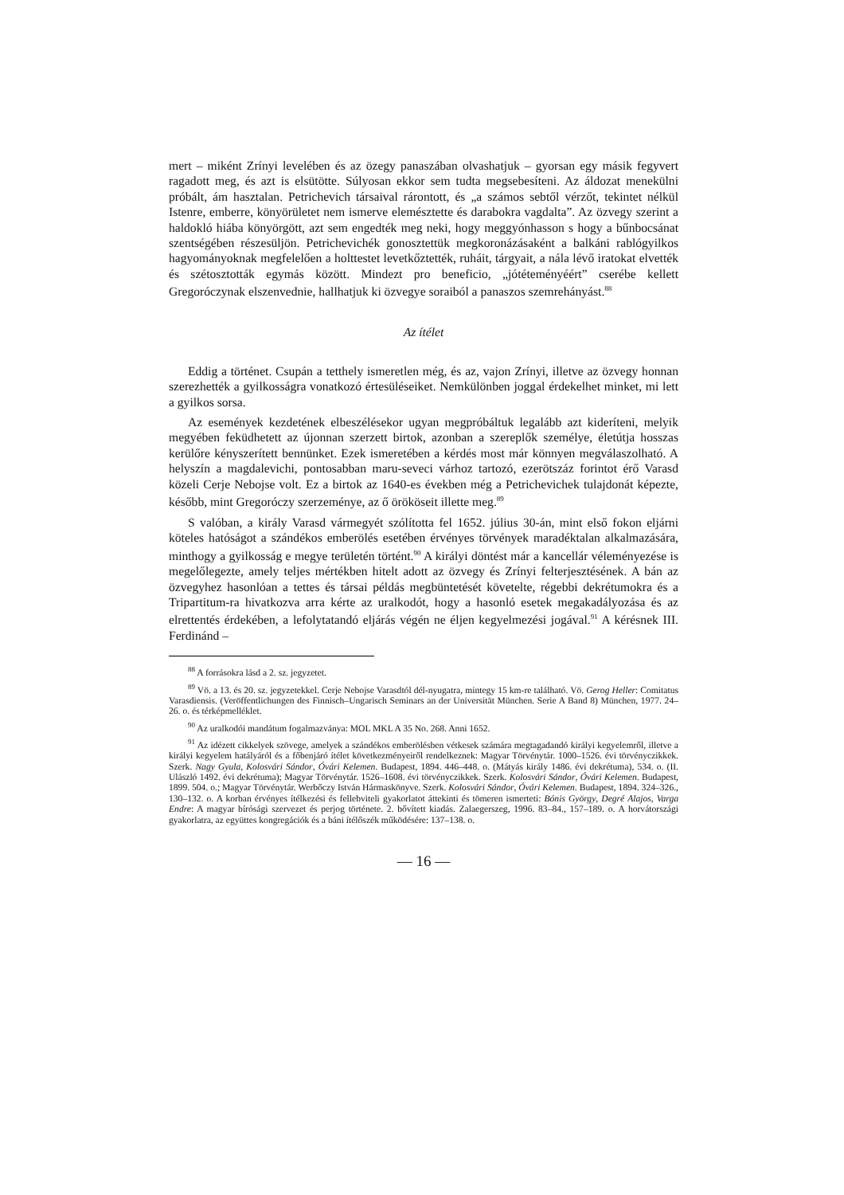mert – miként Zrínyi levelében és az özegy panaszában olvashatjuk – gyorsan egy másik fegyvert ragadott meg, és azt is elsütötte. Súlyosan ekkor sem tudta megsebesíteni. Az áldozat menekülni próbált, ám hasztalan. Petrichevich társaival rárontott, és „a számos sebtől vérzőt, tekintet nélkül Istenre, emberre, könyörületet nem ismerve elemésztette és darabokra vagdalta”. Az özvegy szerint a haldokló hiába könyörgött, azt sem engedték meg neki, hogy meggyónhasson s hogy a bűnbocsánat szentségében részesüljön. Petrichevichék gonosztettük megkoronázásaként a balkáni rablógyilkos hagyományoknak megfelelően a holttestet levetkőztették, ruháit, tárgyait, a nála lévő iratokat elvették és szétosztották egymás között. Mindezt pro beneficio, „jótéteményéért” cserébe kellett Gregoróczynak elszenvednie, hallhatjuk ki özvegye soraiból a panaszos szemrehányást.<sup>88</sup>
Az ítélet
Eddig a történet. Csupán a tetthely ismeretlen még, és az, vajon Zrínyi, illetve az özvegy honnan szerezhették a gyilkosságra vonatkozó értesüléseiket. Nemkülönben joggal érdekelhet minket, mi lett a gyilkos sorsa.
Az események kezdetének elbeszélésekor ugyan megpróbáltuk legalább azt kideríteni, melyik megyében feküdhetett az újonnan szerzett birtok, azonban a szereplők személye, életútja hosszas kerülőre kényszerített bennünket. Ezek ismeretében a kérdés most már könnyen megválaszolható. A helyszín a magdalevichi, pontosabban maru-seveci várhoz tartozó, ezerötszáz forintot érő Varasd közeli Cerje Nebojse volt. Ez a birtok az 1640-es években még a Petrichevichek tulajdonát képezte, később, mint Gregoróczy szerzeménye, az ő örököseit illette meg.<sup>89</sup>
S valóban, a király Varasd vármegyét szólította fel 1652. július 30-án, mint első fokon eljárni köteles hatóságot a szándékos emberölés esetében érvényes törvények maradéktalan alkalmazására, minthogy a gyilkosság e megye területén történt.<sup>90</sup> A királyi döntést már a kancellár véleményezése is megelőlegezte, amely teljes mértékben hitelt adott az özvegy és Zrínyi felterjesztésének. A bán az özvegyhez hasonlóan a tettes és társai példás megbüntetését követelte, régebbi dekrétumokra és a Tripartitum-ra hivatkozva arra kérte az uralkodót, hogy a hasonló esetek megakadályozása és az elrettentés érdekében, a lefolytatandó eljárás végén ne éljen kegyelmezési jogával.<sup>91</sup> A kérésnek III. Ferdinánd –
<sup>88</sup> A forrásokra lásd a 2. sz. jegyzetet.
<sup>89</sup> Vö. a 13. és 20. sz. jegyzetekkel. Cerje Nebojse Varasdtól dél-nyugatra, mintegy 15 km-re található. Vö. Gerog Heller: Comitatus Varasdiensis. (Veröffentlichungen des Finnisch–Ungarisch Seminars an der Universität München. Serie A Band 8) München, 1977. 24–26. o. és térképmelléklet.
<sup>90</sup> Az uralkodói mandátum fogalmazványa: MOL MKL A 35 No. 268. Anni 1652.
<sup>91</sup> Az idézett cikkelyek szövege, amelyek a szándékos emberölésben vétkesek számára megtagadandó királyi kegyelemről, illetve a királyi kegyelem hatályáról és a főbenjáró ítélet következményeiről rendelkeznek: Magyar Törvénytár. 1000–1526. évi törvényczikkek. Szerk. Nagy Gyula, Kolosvári Sándor, Óvári Kelemen. Budapest, 1894. 446–448. o. (Mátyás király 1486. évi dekrétuma), 534. o. (II. Ulászló 1492. évi dekrétuma); Magyar Törvénytár. 1526–1608. évi törvényczikkek. Szerk. Kolosvári Sándor, Óvári Kelemen. Budapest, 1899. 504. o.; Magyar Törvénytár. Werbőczy István Hármaskönyve. Szerk. Kolosvári Sándor, Óvári Kelemen. Budapest, 1894. 324–326., 130–132. o. A korban érvényes ítélkezési és fellebviteli gyakorlatot áttekinti és tömeren ismerteti: Bónis György, Degré Alajos, Varga Endre: A magyar bírósági szervezet és perjog története. 2. bővített kiadás. Zalaegerszeg, 1996. 83–84., 157–189. o. A horvátországi gyakorlatra, az együttes kongregációk és a báni ítélőszék működésére: 137–138. o.
— 16 —